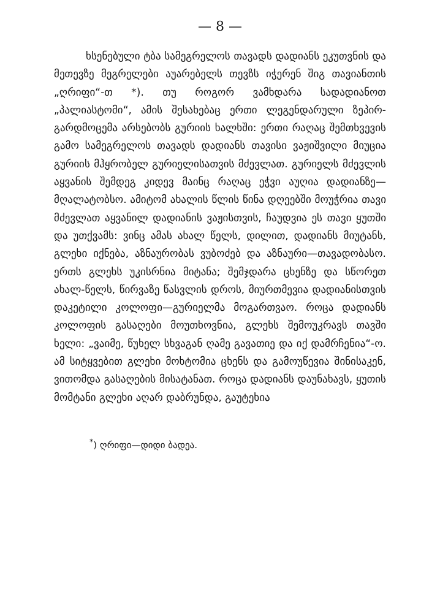— 8 —
ხსენებული ტბა სამეგრელოს თავადს დადიანს ეკუთვნის და მეთევზე მეგრელები აუარებელს თევზს იჭერენ შიგ თავიანთის „ღრიფი“-თ *). თუ როგორ ვამხდარა სადადიანოთ „პალიასტომი“, ამის შესახებაც ერთი ლეგენდარული ზეპირ-გარდმოცემა არსებობს გურიის ხალხში: ერთი რაღაც შემთხვევის გამო სამეგრელოს თავადს დადიანს თავისი ვაჟიშვილი მიუცია გურიის მჰყრობელ გურიელისათვის მძევლათ. გურიელს მძევლის აყვანის შემდეგ კიდევ მაინც რაღაც ეჭვი აუღია დადიანზე—მღალატობსო. ამიტომ ახალის წლის წინა დღეებში მოუჭრია თავი მძევლათ აყვანილ დადიანის ვაჟისთვის, ჩაუდვია ეს თავი ყუთში და უთქვამს: ვინც ამას ახალ წელს, დილით, დადიანს მიუტანს, გლეხი იქნება, აზნაურობას ვუბოძებ და აზნაური—თავადობასო. ერთს გლეხს უკისრნია მიტანა; შემჯდარა ცხენზე და სწორეთ ახალ-წელს, წირვაზე წასვლის დროს, მიურთმევია დადიანისთვის დაკეტილი კოლოფი—გურიელმა მოგართვაო. როცა დადიანს კოლოფის გასაღები მოუთხოვნია, გლეხს შემოუკრავს თავში ხელი: „ვაიმე, წუხელ სხვაგან ღამე გავათიე და იქ დამრჩენია“-ო. ამ სიტყვებით გლეხი მოხტომია ცხენს და გამოუწევია შინისაკენ, ვითომდა გასაღების მისატანათ. როცა დადიანს დაუნახავს, ყუთის მომტანი გლეხი აღარ დაბრუნდა, გაუტეხია
<sup>*</sup>) ღრიფი—დიდი ბადეა.